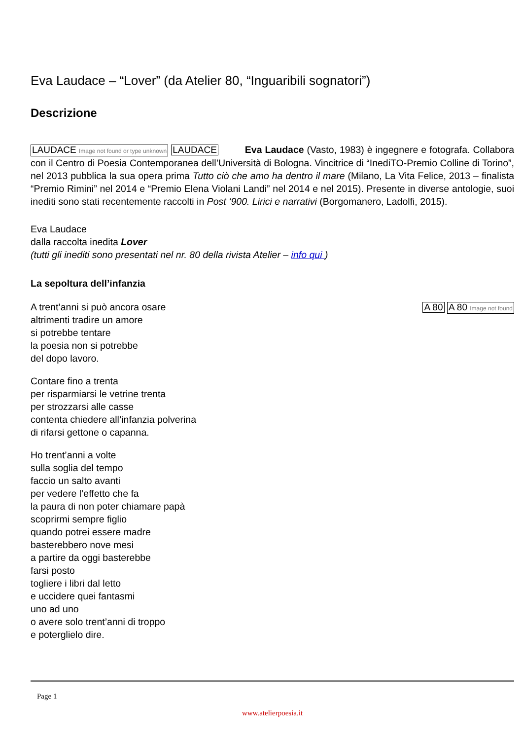Eva Laudace – “Lover” (da Atelier 80, “Inguaribili sognatori”)
Descrizione
LAUDACE Image not found or type unknown LAUDACE Eva Laudace (Vasto, 1983) è ingegnere e fotografa. Collabora con il Centro di Poesia Contemporanea dell’Università di Bologna. Vincitrice di “InediTO-Premio Colline di Torino”, nel 2013 pubblica la sua opera prima Tutto ciò che amo ha dentro il mare (Milano, La Vita Felice, 2013 – finalista “Premio Rimini” nel 2014 e “Premio Elena Violani Landi” nel 2014 e nel 2015). Presente in diverse antologie, suoi inediti sono stati recentemente raccolti in Post ‘900. Lirici e narrativi (Borgomanero, Ladolfi, 2015).
Eva Laudace
dalla raccolta inedita Lover
(tutti gli inediti sono presentati nel nr. 80 della rivista Atelier – info qui )
La sepoltura dell’infanzia
A trent’anni si può ancora osare
altrimenti tradire un amore
si potrebbe tentare
la poesia non si potrebbe
del dopo lavoro.
A 80 A 80 Image not found
Contare fino a trenta
per risparmiarsi le vetrine trenta
per strozzarsi alle casse
contenta chiedere all’infanzia polverina
di rifarsi gettone o capanna.
Ho trent’anni a volte
sulla soglia del tempo
faccio un salto avanti
per vedere l’effetto che fa
la paura di non poter chiamare papà
scoprirmi sempre figlio
quando potrei essere madre
basterebbero nove mesi
a partire da oggi basterebbe
farsi posto
togliere i libri dal letto
e uccidere quei fantasmi
uno ad uno
o avere solo trent’anni di troppo
e poterglielo dire.
Page 1
www.atelierpoesia.it